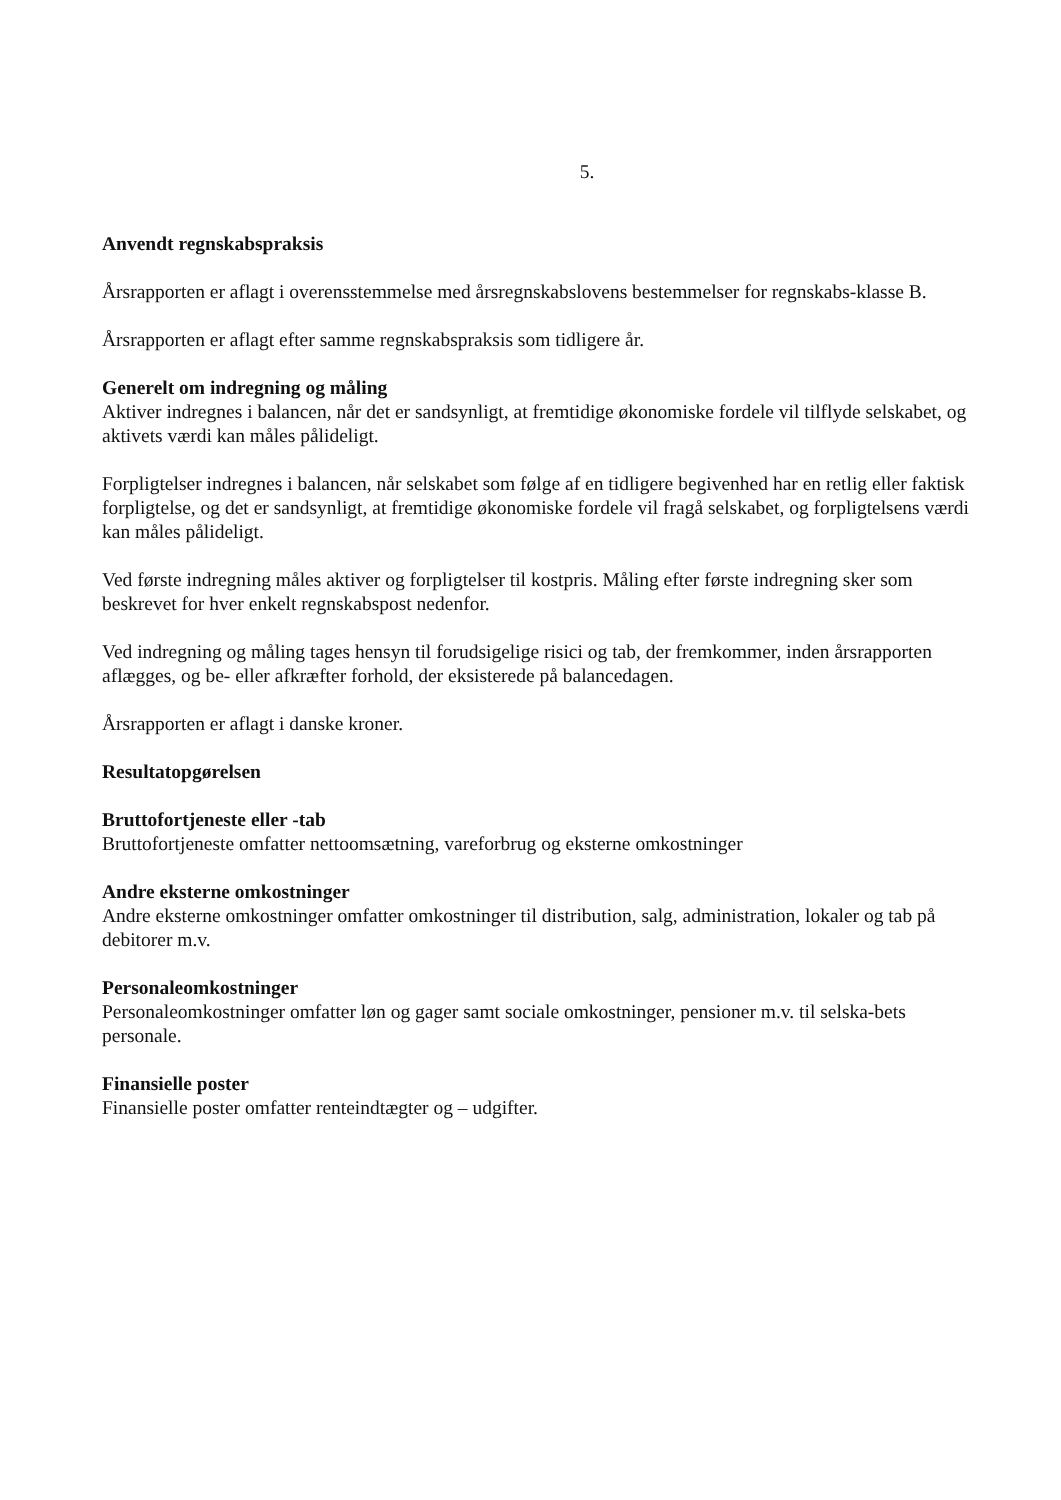5.
Anvendt regnskabspraksis
Årsrapporten er aflagt i overensstemmelse med årsregnskabslovens bestemmelser for regnskabs-klasse B.
Årsrapporten er aflagt efter samme regnskabspraksis som tidligere år.
Generelt om indregning og måling
Aktiver indregnes i balancen, når det er sandsynligt, at fremtidige økonomiske fordele vil tilflyde selskabet, og aktivets værdi kan måles pålideligt.
Forpligtelser indregnes i balancen, når selskabet som følge af en tidligere begivenhed har en retlig eller faktisk forpligtelse, og det er sandsynligt, at fremtidige økonomiske fordele vil fragå selskabet, og forpligtelsens værdi kan måles pålideligt.
Ved første indregning måles aktiver og forpligtelser til kostpris. Måling efter første indregning sker som beskrevet for hver enkelt regnskabspost nedenfor.
Ved indregning og måling tages hensyn til forudsigelige risici og tab, der fremkommer, inden årsrapporten aflægges, og be- eller afkræfter forhold, der eksisterede på balancedagen.
Årsrapporten er aflagt i danske kroner.
Resultatopgørelsen
Bruttofortjeneste eller -tab
Bruttofortjeneste omfatter nettoomsætning, vareforbrug og eksterne omkostninger
Andre eksterne omkostninger
Andre eksterne omkostninger omfatter omkostninger til distribution, salg, administration, lokaler og tab på debitorer m.v.
Personaleomkostninger
Personaleomkostninger omfatter løn og gager samt sociale omkostninger, pensioner m.v. til selska-bets personale.
Finansielle poster
Finansielle poster omfatter renteindtægter og – udgifter.